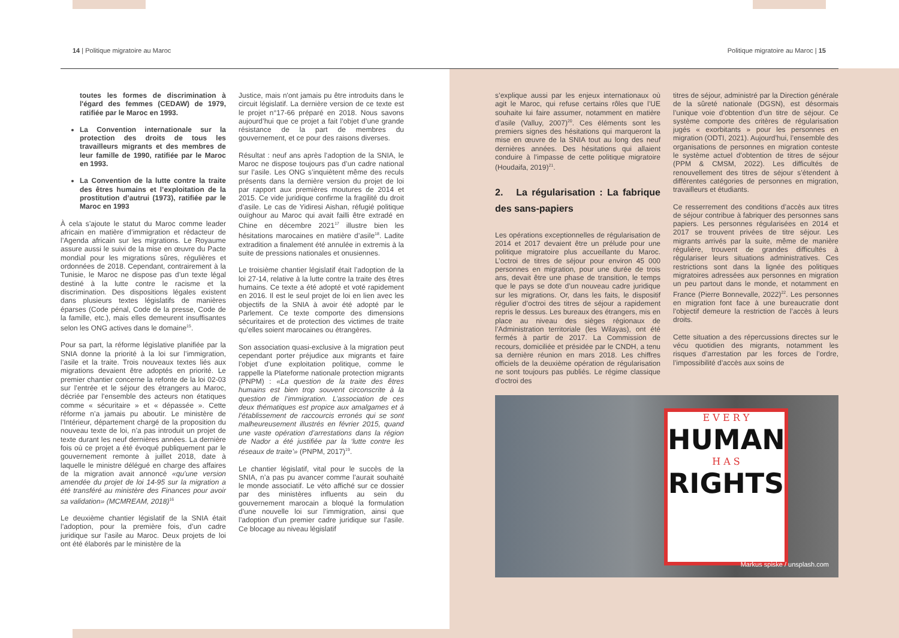14 | Politique migratoire au Maroc
Politique migratoire au Maroc | 15
toutes les formes de discrimination à l'égard des femmes (CEDAW) de 1979, ratifiée par le Maroc en 1993.
La Convention internationale sur la protection des droits de tous les travailleurs migrants et des membres de leur famille de 1990, ratifiée par le Maroc en 1993.
La Convention de la lutte contre la traite des êtres humains et l’exploitation de la prostitution d’autrui (1973), ratifiée par le Maroc en 1993
À cela s’ajoute le statut du Maroc comme leader africain en matière d’immigration et rédacteur de l’Agenda africain sur les migrations. Le Royaume assure aussi le suivi de la mise en œuvre du Pacte mondial pour les migrations sûres, régulières et ordonnées de 2018. Cependant, contrairement à la Tunisie, le Maroc ne dispose pas d’un texte légal destiné à la lutte contre le racisme et la discrimination. Des dispositions légales existent dans plusieurs textes législatifs de manières éparses (Code pénal, Code de la presse, Code de la famille, etc.), mais elles demeurent insuffisantes selon les ONG actives dans le domaine<sup>15</sup>.
Pour sa part, la réforme législative planifiée par la SNIA donne la priorité à la loi sur l’immigration, l’asile et la traite. Trois nouveaux textes liés aux migrations devaient être adoptés en priorité. Le premier chantier concerne la refonte de la loi 02-03 sur l’entrée et le séjour des étrangers au Maroc, décriée par l’ensemble des acteurs non étatiques comme « sécuritaire » et « dépassée ». Cette réforme n’a jamais pu aboutir. Le ministère de l’Intérieur, département chargé de la proposition du nouveau texte de loi, n’a pas introduit un projet de texte durant les neuf dernières années. La dernière fois où ce projet a été évoqué publiquement par le gouvernement remonte à juillet 2018, date à laquelle le ministre délégué en charge des affaires de la migration avait annoncé «qu’une version amendée du projet de loi 14-95 sur la migration a été transféré au ministère des Finances pour avoir sa validation» (MCMREAM, 2018)<sup>16</sup>
Le deuxième chantier législatif de la SNIA était l’adoption, pour la première fois, d’un cadre juridique sur l’asile au Maroc. Deux projets de loi ont été élaborés par le ministère de la
Justice, mais n'ont jamais pu être introduits dans le circuit législatif. La dernière version de ce texte est le projet n°17-66 préparé en 2018. Nous savons aujourd’hui que ce projet a fait l’objet d’une grande résistance de la part de membres du gouvernement, et ce pour des raisons diverses.
Résultat : neuf ans après l’adoption de la SNIA, le Maroc ne dispose toujours pas d’un cadre national sur l’asile. Les ONG s’inquiètent même des reculs présents dans la dernière version du projet de loi par rapport aux premières moutures de 2014 et 2015. Ce vide juridique confirme la fragilité du droit d’asile. Le cas de Yidiresi Aishan, réfugié politique ouïghour au Maroc qui avait failli être extradé en Chine en décembre 2021<sup>17</sup> illustre bien les hésitations marocaines en matière d’asile<sup>18</sup>. Ladite extradition a finalement été annulée in extremis à la suite de pressions nationales et onusiennes.
Le troisième chantier législatif était l’adoption de la loi 27-14, relative à la lutte contre la traite des êtres humains. Ce texte a été adopté et voté rapidement en 2016. Il est le seul projet de loi en lien avec les objectifs de la SNIA à avoir été adopté par le Parlement. Ce texte comporte des dimensions sécuritaires et de protection des victimes de traite qu’elles soient marocaines ou étrangères.
Son association quasi-exclusive à la migration peut cependant porter préjudice aux migrants et faire l’objet d’une exploitation politique, comme le rappelle la Plateforme nationale protection migrants (PNPM) : «La question de la traite des êtres humains est bien trop souvent circonscrite à la question de l’immigration. L’association de ces deux thématiques est propice aux amalgames et à l’établissement de raccourcis erronés qui se sont malheureusement illustrés en février 2015, quand une vaste opération d’arrestations dans la région de Nador a été justifiée par la ‘lutte contre les réseaux de traite’» (PNPM, 2017)<sup>19</sup>.
Le chantier législatif, vital pour le succès de la SNIA, n’a pas pu avancer comme l’aurait souhaité le monde associatif. Le véto affiché sur ce dossier par des ministères influents au sein du gouvernement marocain a bloqué la formulation d’une nouvelle loi sur l’immigration, ainsi que l’adoption d’un premier cadre juridique sur l’asile. Ce blocage au niveau législatif
s’explique aussi par les enjeux internationaux où agit le Maroc, qui refuse certains rôles que l’UE souhaite lui faire assumer, notamment en matière d’asile (Valluy, 2007)<sup>20</sup>. Ces éléments sont les premiers signes des hésitations qui marqueront la mise en œuvre de la SNIA tout au long des neuf dernières années. Des hésitations qui allaient conduire à l’impasse de cette politique migratoire (Houdaifa, 2019)<sup>21</sup>.
2. La régularisation : La fabrique des sans-papiers
Les opérations exceptionnelles de régularisation de 2014 et 2017 devaient être un prélude pour une politique migratoire plus accueillante du Maroc. L’octroi de titres de séjour pour environ 45 000 personnes en migration, pour une durée de trois ans, devait être une phase de transition, le temps que le pays se dote d’un nouveau cadre juridique sur les migrations. Or, dans les faits, le dispositif régulier d’octroi des titres de séjour a rapidement repris le dessus. Les bureaux des étrangers, mis en place au niveau des sièges régionaux de l’Administration territoriale (les Wilayas), ont été fermés à partir de 2017. La Commission de recours, domiciliée et présidée par le CNDH, a tenu sa dernière réunion en mars 2018. Les chiffres officiels de la deuxième opération de régularisation ne sont toujours pas publiés. Le régime classique d’octroi des
titres de séjour, administré par la Direction générale de la sûreté nationale (DGSN), est désormais l’unique voie d’obtention d’un titre de séjour. Ce système comporte des critères de régularisation jugés « exorbitants » pour les personnes en migration (ODTI, 2021). Aujourd’hui, l’ensemble des organisations de personnes en migration conteste le système actuel d’obtention de titres de séjour (PPM & CMSM, 2022). Les difficultés de renouvellement des titres de séjour s’étendent à différentes catégories de personnes en migration, travailleurs et étudiants.
Ce resserrement des conditions d’accès aux titres de séjour contribue à fabriquer des personnes sans papiers. Les personnes régularisées en 2014 et 2017 se trouvent privées de titre séjour. Les migrants arrivés par la suite, même de manière régulière, trouvent de grandes difficultés à régulariser leurs situations administratives. Ces restrictions sont dans la lignée des politiques migratoires adressées aux personnes en migration un peu partout dans le monde, et notamment en France (Pierre Bonnevalle, 2022)<sup>22</sup>. Les personnes en migration font face à une bureaucratie dont l’objectif demeure la restriction de l’accès à leurs droits.
Cette situation a des répercussions directes sur le vécu quotidien des migrants, notamment les risques d’arrestation par les forces de l’ordre, l’impossibilité d’accès aux soins de
E V E R Y
HUMAN
H A S
RIGHTS
Markus spiske / unsplash.com